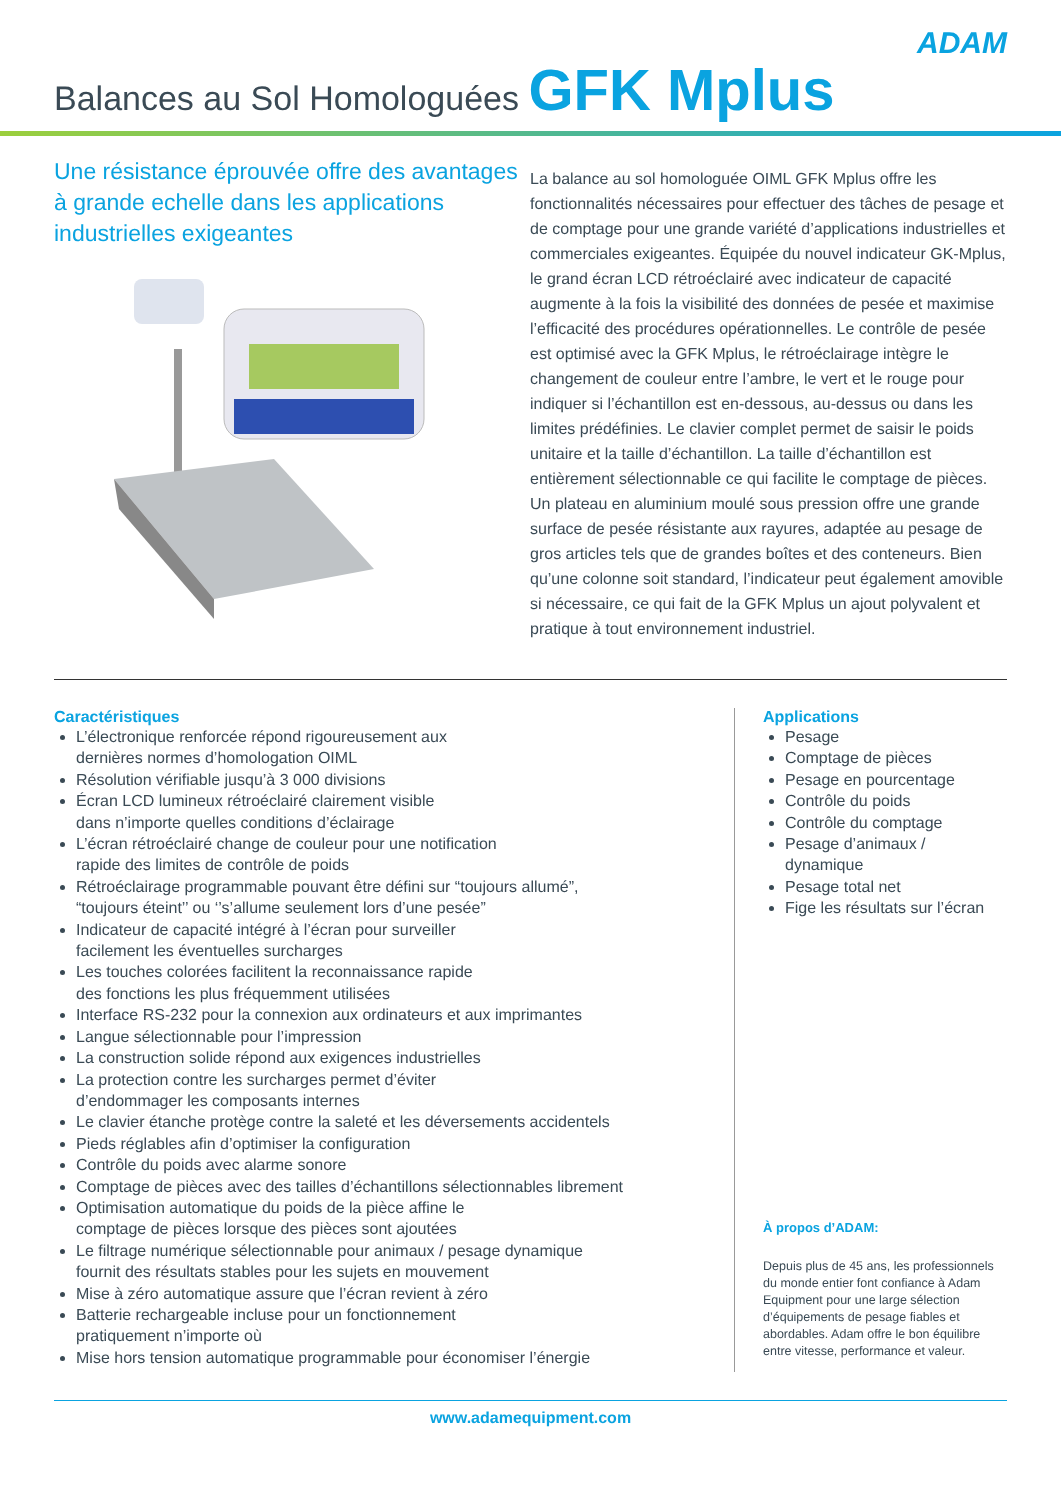ADAM
Balances au Sol Homologuées GFK Mplus
Une résistance éprouvée offre des avantages à grande echelle dans les applications industrielles exigeantes
La balance au sol homologuée OIML GFK Mplus offre les fonctionnalités nécessaires pour effectuer des tâches de pesage et de comptage pour une grande variété d’applications industrielles et commerciales exigeantes. Équipée du nouvel indicateur GK-Mplus, le grand écran LCD rétroéclairé avec indicateur de capacité augmente à la fois la visibilité des données de pesée et maximise l’efficacité des procédures opérationnelles. Le contrôle de pesée est optimisé avec la GFK Mplus, le rétroéclairage intègre le changement de couleur entre l’ambre, le vert et le rouge pour indiquer si l’échantillon est en-dessous, au-dessus ou dans les limites prédéfinies. Le clavier complet permet de saisir le poids unitaire et la taille d’échantillon. La taille d’échantillon est entièrement sélectionnable ce qui facilite le comptage de pièces. Un plateau en aluminium moulé sous pression offre une grande surface de pesée résistante aux rayures, adaptée au pesage de gros articles tels que de grandes boîtes et des conteneurs. Bien qu’une colonne soit standard, l’indicateur peut également amovible si nécessaire, ce qui fait de la GFK Mplus un ajout polyvalent et pratique à tout environnement industriel.
Caractéristiques
L’électronique renforcée répond rigoureusement aux
dernières normes d’homologation OIML
Résolution vérifiable jusqu’à 3 000 divisions
Écran LCD lumineux rétroéclairé clairement visible
dans n’importe quelles conditions d’éclairage
L’écran rétroéclairé change de couleur pour une notification
rapide des limites de contrôle de poids
Rétroéclairage programmable pouvant être défini sur “toujours allumé”,
“toujours éteint’’ ou ‘’s’allume seulement lors d’une pesée”
Indicateur de capacité intégré à l’écran pour surveiller
facilement les éventuelles surcharges
Les touches colorées facilitent la reconnaissance rapide
des fonctions les plus fréquemment utilisées
Interface RS-232 pour la connexion aux ordinateurs et aux imprimantes
Langue sélectionnable pour l’impression
La construction solide répond aux exigences industrielles
La protection contre les surcharges permet d’éviter
d’endommager les composants internes
Le clavier étanche protège contre la saleté et les déversements accidentels
Pieds réglables afin d’optimiser la configuration
Contrôle du poids avec alarme sonore
Comptage de pièces avec des tailles d’échantillons sélectionnables librement
Optimisation automatique du poids de la pièce affine le
comptage de pièces lorsque des pièces sont ajoutées
Le filtrage numérique sélectionnable pour animaux / pesage dynamique
fournit des résultats stables pour les sujets en mouvement
Mise à zéro automatique assure que l’écran revient à zéro
Batterie rechargeable incluse pour un fonctionnement
pratiquement n’importe où
Mise hors tension automatique programmable pour économiser l’énergie
Applications
Pesage
Comptage de pièces
Pesage en pourcentage
Contrôle du poids
Contrôle du comptage
Pesage d’animaux / dynamique
Pesage total net
Fige les résultats sur l’écran
À propos d’ADAM:
Depuis plus de 45 ans, les professionnels du monde entier font confiance à Adam Equipment pour une large sélection d’équipements de pesage fiables et abordables. Adam offre le bon équilibre entre vitesse, performance et valeur.
www.adamequipment.com